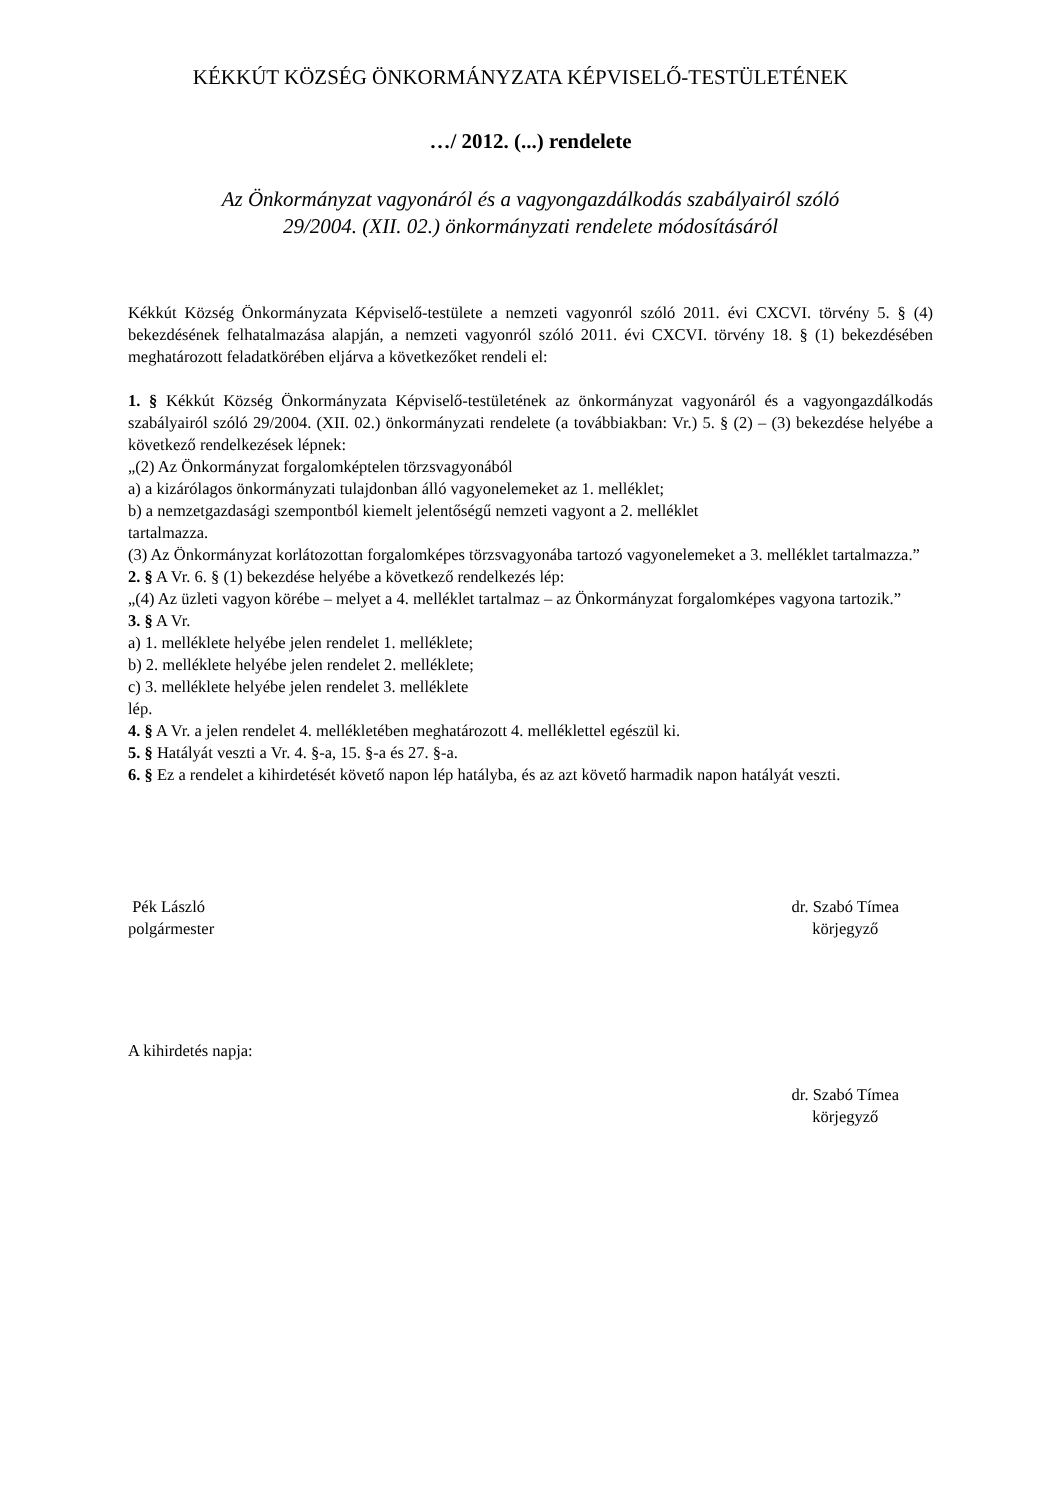KÉKKÚT KÖZSÉG ÖNKORMÁNYZATA KÉPVISELŐ-TESTÜLETÉNEK
…/ 2012. (...) rendelete
Az Önkormányzat vagyonáról és a vagyongazdálkodás szabályairól szóló
29/2004. (XII. 02.) önkormányzati rendelete módosításáról
Kékkút Község Önkormányzata Képviselő-testülete a nemzeti vagyonról szóló 2011. évi CXCVI. törvény 5. § (4) bekezdésének felhatalmazása alapján, a nemzeti vagyonról szóló 2011. évi CXCVI. törvény 18. § (1) bekezdésében meghatározott feladatkörében eljárva a következőket rendeli el:
1. § Kékkút Község Önkormányzata Képviselő-testületének az önkormányzat vagyonáról és a vagyongazdálkodás szabályairól szóló 29/2004. (XII. 02.) önkormányzati rendelete (a továbbiakban: Vr.) 5. § (2) – (3) bekezdése helyébe a következő rendelkezések lépnek:
„(2) Az Önkormányzat forgalomképtelen törzsvagyonából
a) a kizárólagos önkormányzati tulajdonban álló vagyonelemeket az 1. melléklet;
b) a nemzetgazdasági szempontból kiemelt jelentőségű nemzeti vagyont a 2. melléklet
tartalmazza.
(3) Az Önkormányzat korlátozottan forgalomképes törzsvagyonába tartozó vagyonelemeket a 3. melléklet tartalmazza.”
2. § A Vr. 6. § (1) bekezdése helyébe a következő rendelkezés lép:
„(4) Az üzleti vagyon körébe – melyet a 4. melléklet tartalmaz – az Önkormányzat forgalomképes vagyona tartozik.”
3. § A Vr.
a) 1. melléklete helyébe jelen rendelet 1. melléklete;
b) 2. melléklete helyébe jelen rendelet 2. melléklete;
c) 3. melléklete helyébe jelen rendelet 3. melléklete
lép.
4. § A Vr. a jelen rendelet 4. mellékletében meghatározott 4. melléklettel egészül ki.
5. § Hatályát veszti a Vr. 4. §-a, 15. §-a és 27. §-a.
6. § Ez a rendelet a kihirdetését követő napon lép hatályba, és az azt követő harmadik napon hatályát veszti.
Pék László
polgármester
dr. Szabó Tímea
körjegyző
A kihirdetés napja:
dr. Szabó Tímea
körjegyző